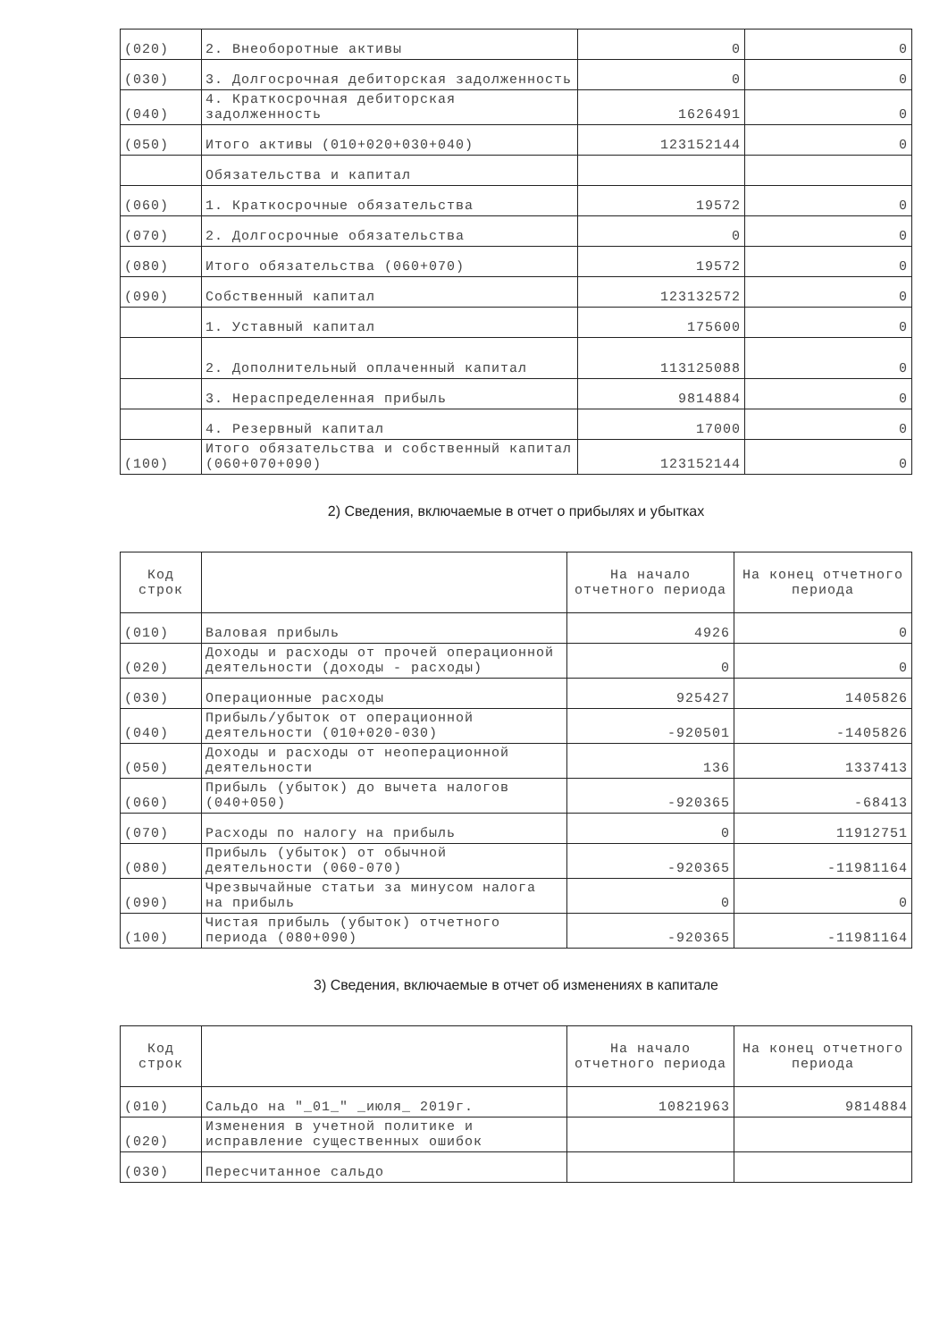| (020) | 2. Внеоборотные активы | 0 | 0 |
| (030) | 3. Долгосрочная дебиторская задолженность | 0 | 0 |
| (040) | 4. Краткосрочная дебиторская задолженность | 1626491 | 0 |
| (050) | Итого активы (010+020+030+040) | 123152144 | 0 |
| | Обязательства и капитал | | |
| (060) | 1. Краткосрочные обязательства | 19572 | 0 |
| (070) | 2. Долгосрочные обязательства | 0 | 0 |
| (080) | Итого обязательства (060+070) | 19572 | 0 |
| (090) | Собственный капитал | 123132572 | 0 |
| | 1. Уставный капитал | 175600 | 0 |
| | 2. Дополнительный оплаченный капитал | 113125088 | 0 |
| | 3. Нераспределенная прибыль | 9814884 | 0 |
| | 4. Резервный капитал | 17000 | 0 |
| (100) | Итого обязательства и собственный капитал (060+070+090) | 123152144 | 0 |
2) Сведения, включаемые в отчет о прибылях и убытках
| Код строк | | На начало отчетного периода | На конец отчетного периода |
| --- | --- | --- | --- |
| (010) | Валовая прибыль | 4926 | 0 |
| (020) | Доходы и расходы от прочей операционной деятельности (доходы - расходы) | 0 | 0 |
| (030) | Операционные расходы | 925427 | 1405826 |
| (040) | Прибыль/убыток от операционной деятельности (010+020-030) | -920501 | -1405826 |
| (050) | Доходы и расходы от неоперационной деятельности | 136 | 1337413 |
| (060) | Прибыль (убыток) до вычета налогов (040+050) | -920365 | -68413 |
| (070) | Расходы по налогу на прибыль | 0 | 11912751 |
| (080) | Прибыль (убыток) от обычной деятельности (060-070) | -920365 | -11981164 |
| (090) | Чрезвычайные статьи за минусом налога на прибыль | 0 | 0 |
| (100) | Чистая прибыль (убыток) отчетного периода (080+090) | -920365 | -11981164 |
3) Сведения, включаемые в отчет об изменениях в капитале
| Код строк | | На начало отчетного периода | На конец отчетного периода |
| --- | --- | --- | --- |
| (010) | Сальдо на "_01_" _июля_ 2019г. | 10821963 | 9814884 |
| (020) | Изменения в учетной политике и исправление существенных ошибок | | |
| (030) | Пересчитанное сальдо | | |